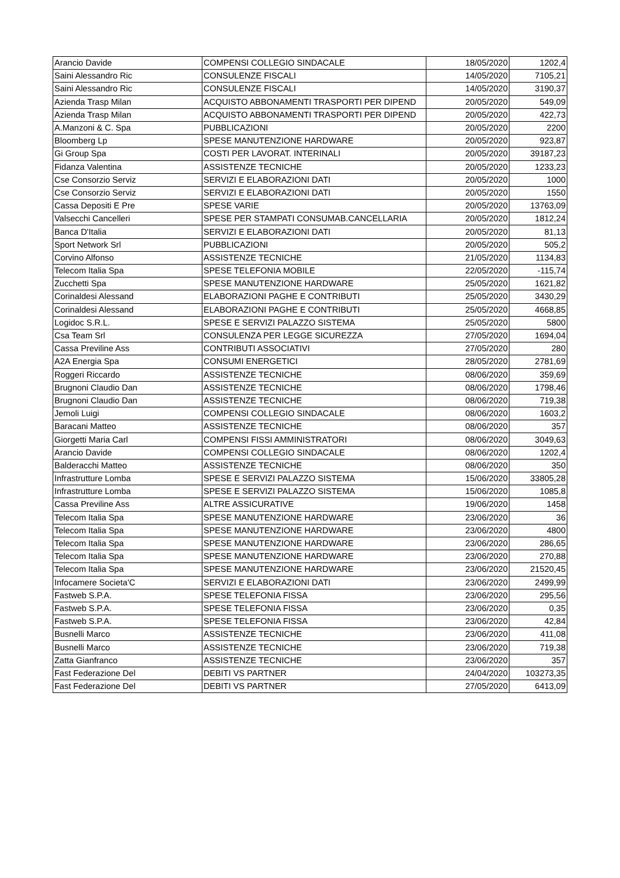| Arancio Davide | COMPENSI COLLEGIO SINDACALE | 18/05/2020 | 1202,4 |
| Saini Alessandro Ric | CONSULENZE FISCALI | 14/05/2020 | 7105,21 |
| Saini Alessandro Ric | CONSULENZE FISCALI | 14/05/2020 | 3190,37 |
| Azienda Trasp Milan | ACQUISTO ABBONAMENTI TRASPORTI PER DIPEND | 20/05/2020 | 549,09 |
| Azienda Trasp Milan | ACQUISTO ABBONAMENTI TRASPORTI PER DIPEND | 20/05/2020 | 422,73 |
| A.Manzoni & C. Spa | PUBBLICAZIONI | 20/05/2020 | 2200 |
| Bloomberg Lp | SPESE MANUTENZIONE HARDWARE | 20/05/2020 | 923,87 |
| Gi Group Spa | COSTI PER LAVORAT. INTERINALI | 20/05/2020 | 39187,23 |
| Fidanza Valentina | ASSISTENZE TECNICHE | 20/05/2020 | 1233,23 |
| Cse Consorzio Serviz | SERVIZI E ELABORAZIONI DATI | 20/05/2020 | 1000 |
| Cse Consorzio Serviz | SERVIZI E ELABORAZIONI DATI | 20/05/2020 | 1550 |
| Cassa Depositi E Pre | SPESE VARIE | 20/05/2020 | 13763,09 |
| Valsecchi Cancelleri | SPESE PER STAMPATI CONSUMAB.CANCELLARIA | 20/05/2020 | 1812,24 |
| Banca D'Italia | SERVIZI E ELABORAZIONI DATI | 20/05/2020 | 81,13 |
| Sport Network Srl | PUBBLICAZIONI | 20/05/2020 | 505,2 |
| Corvino Alfonso | ASSISTENZE TECNICHE | 21/05/2020 | 1134,83 |
| Telecom Italia Spa | SPESE TELEFONIA MOBILE | 22/05/2020 | -115,74 |
| Zucchetti Spa | SPESE MANUTENZIONE HARDWARE | 25/05/2020 | 1621,82 |
| Corinaldesi Alessand | ELABORAZIONI PAGHE E CONTRIBUTI | 25/05/2020 | 3430,29 |
| Corinaldesi Alessand | ELABORAZIONI PAGHE E CONTRIBUTI | 25/05/2020 | 4668,85 |
| Logidoc S.R.L. | SPESE E SERVIZI PALAZZO SISTEMA | 25/05/2020 | 5800 |
| Csa Team Srl | CONSULENZA PER LEGGE SICUREZZA | 27/05/2020 | 1694,04 |
| Cassa Previline Ass | CONTRIBUTI ASSOCIATIVI | 27/05/2020 | 280 |
| A2A Energia Spa | CONSUMI ENERGETICI | 28/05/2020 | 2781,69 |
| Roggeri Riccardo | ASSISTENZE TECNICHE | 08/06/2020 | 359,69 |
| Brugnoni Claudio Dan | ASSISTENZE TECNICHE | 08/06/2020 | 1798,46 |
| Brugnoni Claudio Dan | ASSISTENZE TECNICHE | 08/06/2020 | 719,38 |
| Jemoli Luigi | COMPENSI COLLEGIO SINDACALE | 08/06/2020 | 1603,2 |
| Baracani Matteo | ASSISTENZE TECNICHE | 08/06/2020 | 357 |
| Giorgetti Maria Carl | COMPENSI FISSI AMMINISTRATORI | 08/06/2020 | 3049,63 |
| Arancio Davide | COMPENSI COLLEGIO SINDACALE | 08/06/2020 | 1202,4 |
| Balderacchi Matteo | ASSISTENZE TECNICHE | 08/06/2020 | 350 |
| Infrastrutture Lomba | SPESE E SERVIZI PALAZZO SISTEMA | 15/06/2020 | 33805,28 |
| Infrastrutture Lomba | SPESE E SERVIZI PALAZZO SISTEMA | 15/06/2020 | 1085,8 |
| Cassa Previline Ass | ALTRE ASSICURATIVE | 19/06/2020 | 1458 |
| Telecom Italia Spa | SPESE MANUTENZIONE HARDWARE | 23/06/2020 | 36 |
| Telecom Italia Spa | SPESE MANUTENZIONE HARDWARE | 23/06/2020 | 4800 |
| Telecom Italia Spa | SPESE MANUTENZIONE HARDWARE | 23/06/2020 | 286,65 |
| Telecom Italia Spa | SPESE MANUTENZIONE HARDWARE | 23/06/2020 | 270,88 |
| Telecom Italia Spa | SPESE MANUTENZIONE HARDWARE | 23/06/2020 | 21520,45 |
| Infocamere Societa'C | SERVIZI E ELABORAZIONI DATI | 23/06/2020 | 2499,99 |
| Fastweb S.P.A. | SPESE TELEFONIA FISSA | 23/06/2020 | 295,56 |
| Fastweb S.P.A. | SPESE TELEFONIA FISSA | 23/06/2020 | 0,35 |
| Fastweb S.P.A. | SPESE TELEFONIA FISSA | 23/06/2020 | 42,84 |
| Busnelli Marco | ASSISTENZE TECNICHE | 23/06/2020 | 411,08 |
| Busnelli Marco | ASSISTENZE TECNICHE | 23/06/2020 | 719,38 |
| Zatta Gianfranco | ASSISTENZE TECNICHE | 23/06/2020 | 357 |
| Fast Federazione Del | DEBITI VS PARTNER | 24/04/2020 | 103273,35 |
| Fast Federazione Del | DEBITI VS PARTNER | 27/05/2020 | 6413,09 |